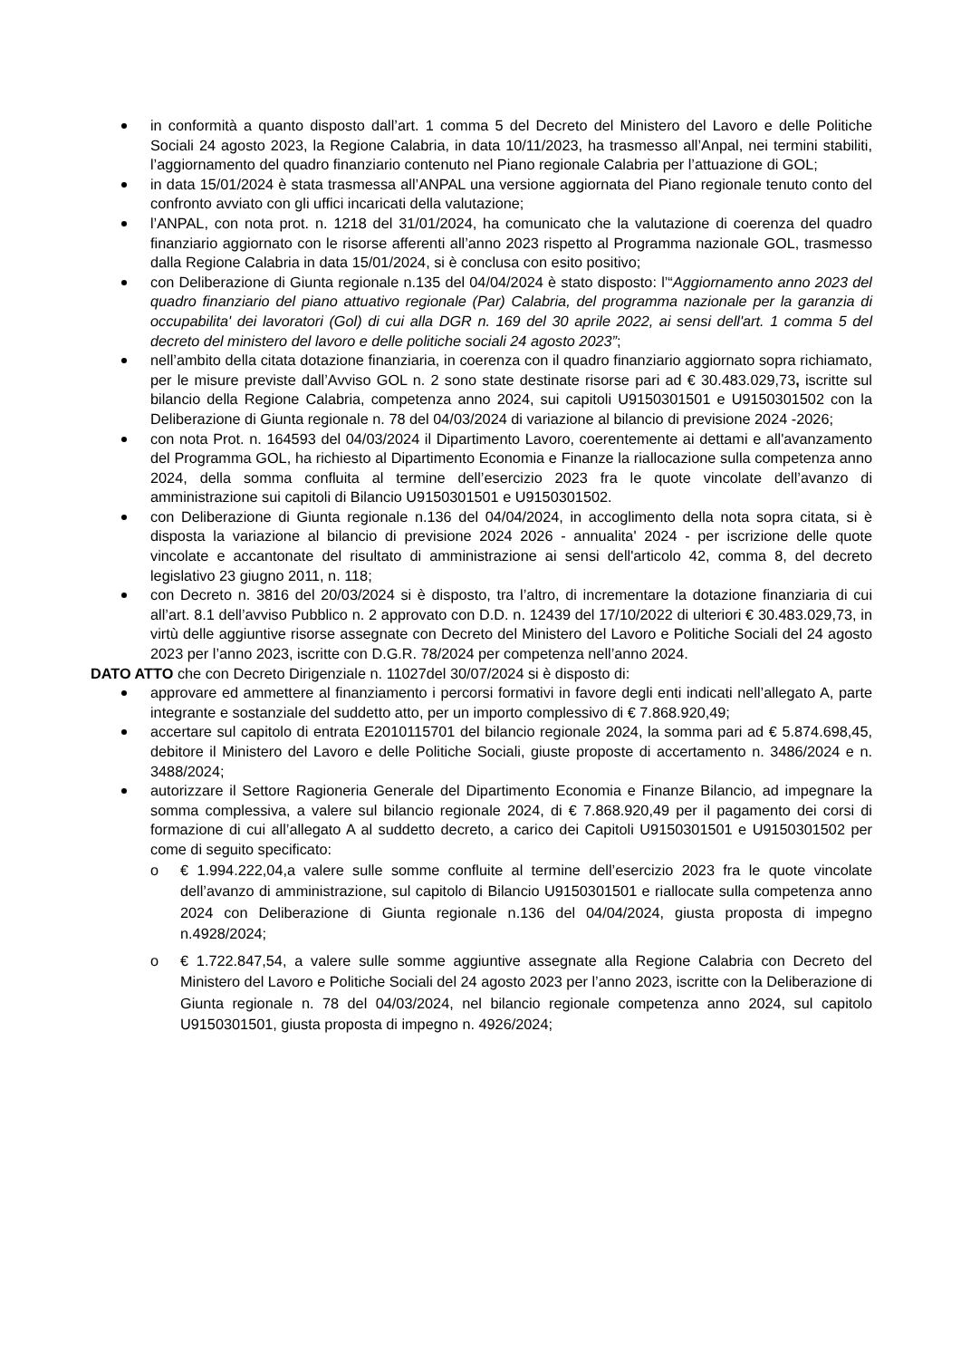in conformità a quanto disposto dall’art. 1 comma 5 del Decreto del Ministero del Lavoro e delle Politiche Sociali 24 agosto 2023, la Regione Calabria, in data 10/11/2023, ha trasmesso all’Anpal, nei termini stabiliti, l’aggiornamento del quadro finanziario contenuto nel Piano regionale Calabria per l’attuazione di GOL;
in data 15/01/2024 è stata trasmessa all’ANPAL una versione aggiornata del Piano regionale tenuto conto del confronto avviato con gli uffici incaricati della valutazione;
l’ANPAL, con nota prot. n. 1218 del 31/01/2024, ha comunicato che la valutazione di coerenza del quadro finanziario aggiornato con le risorse afferenti all’anno 2023 rispetto al Programma nazionale GOL, trasmesso dalla Regione Calabria in data 15/01/2024, si è conclusa con esito positivo;
con Deliberazione di Giunta regionale n.135 del 04/04/2024 è stato disposto: l’“Aggiornamento anno 2023 del quadro finanziario del piano attuativo regionale (Par) Calabria, del programma nazionale per la garanzia di occupabilita' dei lavoratori (Gol) di cui alla DGR n. 169 del 30 aprile 2022, ai sensi dell'art. 1 comma 5 del decreto del ministero del lavoro e delle politiche sociali 24 agosto 2023”;
nell’ambito della citata dotazione finanziaria, in coerenza con il quadro finanziario aggiornato sopra richiamato, per le misure previste dall’Avviso GOL n. 2 sono state destinate risorse pari ad € 30.483.029,73, iscritte sul bilancio della Regione Calabria, competenza anno 2024, sui capitoli U9150301501 e U9150301502 con la Deliberazione di Giunta regionale n. 78 del 04/03/2024 di variazione al bilancio di previsione 2024 -2026;
con nota Prot. n. 164593 del 04/03/2024 il Dipartimento Lavoro, coerentemente ai dettami e all'avanzamento del Programma GOL, ha richiesto al Dipartimento Economia e Finanze la riallocazione sulla competenza anno 2024, della somma confluita al termine dell’esercizio 2023 fra le quote vincolate dell’avanzo di amministrazione sui capitoli di Bilancio U9150301501 e U9150301502.
con Deliberazione di Giunta regionale n.136 del 04/04/2024, in accoglimento della nota sopra citata, si è disposta la variazione al bilancio di previsione 2024 2026 - annualita' 2024 - per iscrizione delle quote vincolate e accantonate del risultato di amministrazione ai sensi dell'articolo 42, comma 8, del decreto legislativo 23 giugno 2011, n. 118;
con Decreto n. 3816 del 20/03/2024 si è disposto, tra l’altro, di incrementare la dotazione finanziaria di cui all’art. 8.1 dell’avviso Pubblico n. 2 approvato con D.D. n. 12439 del 17/10/2022 di ulteriori € 30.483.029,73, in virtù delle aggiuntive risorse assegnate con Decreto del Ministero del Lavoro e Politiche Sociali del 24 agosto 2023 per l’anno 2023, iscritte con D.G.R. 78/2024 per competenza nell’anno 2024.
DATO ATTO che con Decreto Dirigenziale n. 11027del 30/07/2024 si è disposto di:
approvare ed ammettere al finanziamento i percorsi formativi in favore degli enti indicati nell’allegato A, parte integrante e sostanziale del suddetto atto, per un importo complessivo di € 7.868.920,49;
accertare sul capitolo di entrata E2010115701 del bilancio regionale 2024, la somma pari ad € 5.874.698,45, debitore il Ministero del Lavoro e delle Politiche Sociali, giuste proposte di accertamento n. 3486/2024 e n. 3488/2024;
autorizzare il Settore Ragioneria Generale del Dipartimento Economia e Finanze Bilancio, ad impegnare la somma complessiva, a valere sul bilancio regionale 2024, di € 7.868.920,49 per il pagamento dei corsi di formazione di cui all’allegato A al suddetto decreto, a carico dei Capitoli U9150301501 e U9150301502 per come di seguito specificato:
o € 1.994.222,04,a valere sulle somme confluite al termine dell’esercizio 2023 fra le quote vincolate dell’avanzo di amministrazione, sul capitolo di Bilancio U9150301501 e riallocate sulla competenza anno 2024 con Deliberazione di Giunta regionale n.136 del 04/04/2024, giusta proposta di impegno n.4928/2024;
o € 1.722.847,54, a valere sulle somme aggiuntive assegnate alla Regione Calabria con Decreto del Ministero del Lavoro e Politiche Sociali del 24 agosto 2023 per l’anno 2023, iscritte con la Deliberazione di Giunta regionale n. 78 del 04/03/2024, nel bilancio regionale competenza anno 2024, sul capitolo U9150301501, giusta proposta di impegno n. 4926/2024;